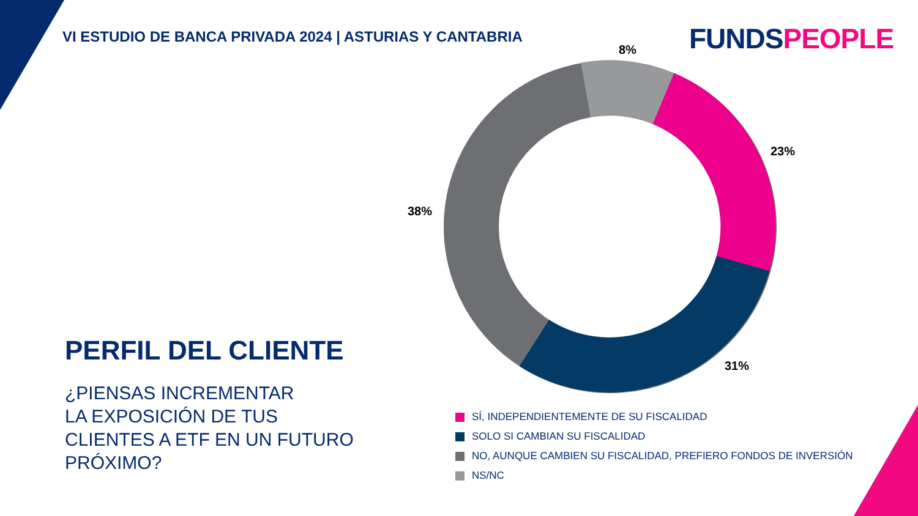VI ESTUDIO DE BANCA PRIVADA 2024 | ASTURIAS Y CANTABRIA
FUNDS PEOPLE
8%
23%
31%
38%
PERFIL DEL CLIENTE
¿PIENSAS INCREMENTAR
LA EXPOSICIÓN DE TUS
CLIENTES A ETF EN UN FUTURO
PRÓXIMO?
SÍ, INDEPENDIENTEMENTE DE SU FISCALIDAD
SOLO SI CAMBIAN SU FISCALIDAD
NO, AUNQUE CAMBIEN SU FISCALIDAD, PREFIERO FONDOS DE INVERSIÓN
NS/NC